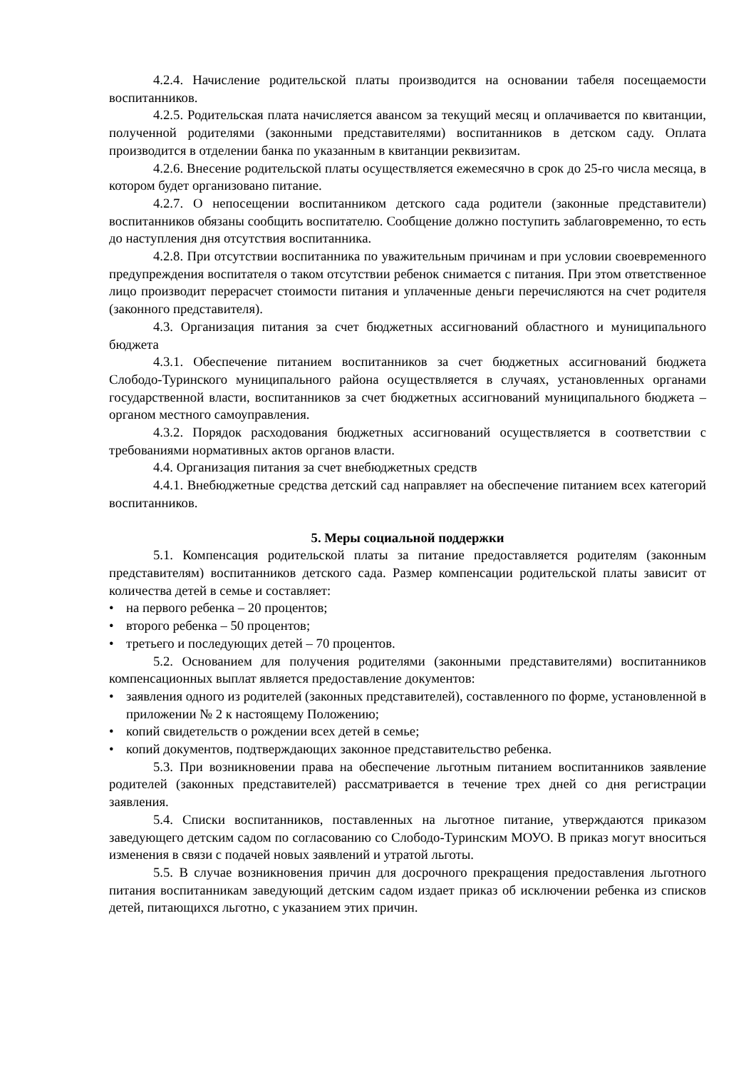4.2.4. Начисление родительской платы производится на основании табеля посещаемости воспитанников.
4.2.5. Родительская плата начисляется авансом за текущий месяц и оплачивается по квитанции, полученной родителями (законными представителями) воспитанников в детском саду. Оплата производится в отделении банка по указанным в квитанции реквизитам.
4.2.6. Внесение родительской платы осуществляется ежемесячно в срок до 25-го числа месяца, в котором будет организовано питание.
4.2.7. О непосещении воспитанником детского сада родители (законные представители) воспитанников обязаны сообщить воспитателю. Сообщение должно поступить заблаговременно, то есть до наступления дня отсутствия воспитанника.
4.2.8. При отсутствии воспитанника по уважительным причинам и при условии своевременного предупреждения воспитателя о таком отсутствии ребенок снимается с питания. При этом ответственное лицо производит перерасчет стоимости питания и уплаченные деньги перечисляются на счет родителя (законного представителя).
4.3. Организация питания за счет бюджетных ассигнований областного и муниципального бюджета
4.3.1. Обеспечение питанием воспитанников за счет бюджетных ассигнований бюджета Слободо-Туринского муниципального района осуществляется в случаях, установленных органами государственной власти, воспитанников за счет бюджетных ассигнований муниципального бюджета – органом местного самоуправления.
4.3.2. Порядок расходования бюджетных ассигнований осуществляется в соответствии с требованиями нормативных актов органов власти.
4.4. Организация питания за счет внебюджетных средств
4.4.1. Внебюджетные средства детский сад направляет на обеспечение питанием всех категорий воспитанников.
5. Меры социальной поддержки
5.1. Компенсация родительской платы за питание предоставляется родителям (законным представителям) воспитанников детского сада. Размер компенсации родительской платы зависит от количества детей в семье и составляет:
• на первого ребенка – 20 процентов;
• второго ребенка – 50 процентов;
• третьего и последующих детей – 70 процентов.
5.2. Основанием для получения родителями (законными представителями) воспитанников компенсационных выплат является предоставление документов:
• заявления одного из родителей (законных представителей), составленного по форме, установленной в приложении № 2 к настоящему Положению;
• копий свидетельств о рождении всех детей в семье;
• копий документов, подтверждающих законное представительство ребенка.
5.3. При возникновении права на обеспечение льготным питанием воспитанников заявление родителей (законных представителей) рассматривается в течение трех дней со дня регистрации заявления.
5.4. Списки воспитанников, поставленных на льготное питание, утверждаются приказом заведующего детским садом по согласованию со Слободо-Туринским МОУО. В приказ могут вноситься изменения в связи с подачей новых заявлений и утратой льготы.
5.5. В случае возникновения причин для досрочного прекращения предоставления льготного питания воспитанникам заведующий детским садом издает приказ об исключении ребенка из списков детей, питающихся льготно, с указанием этих причин.